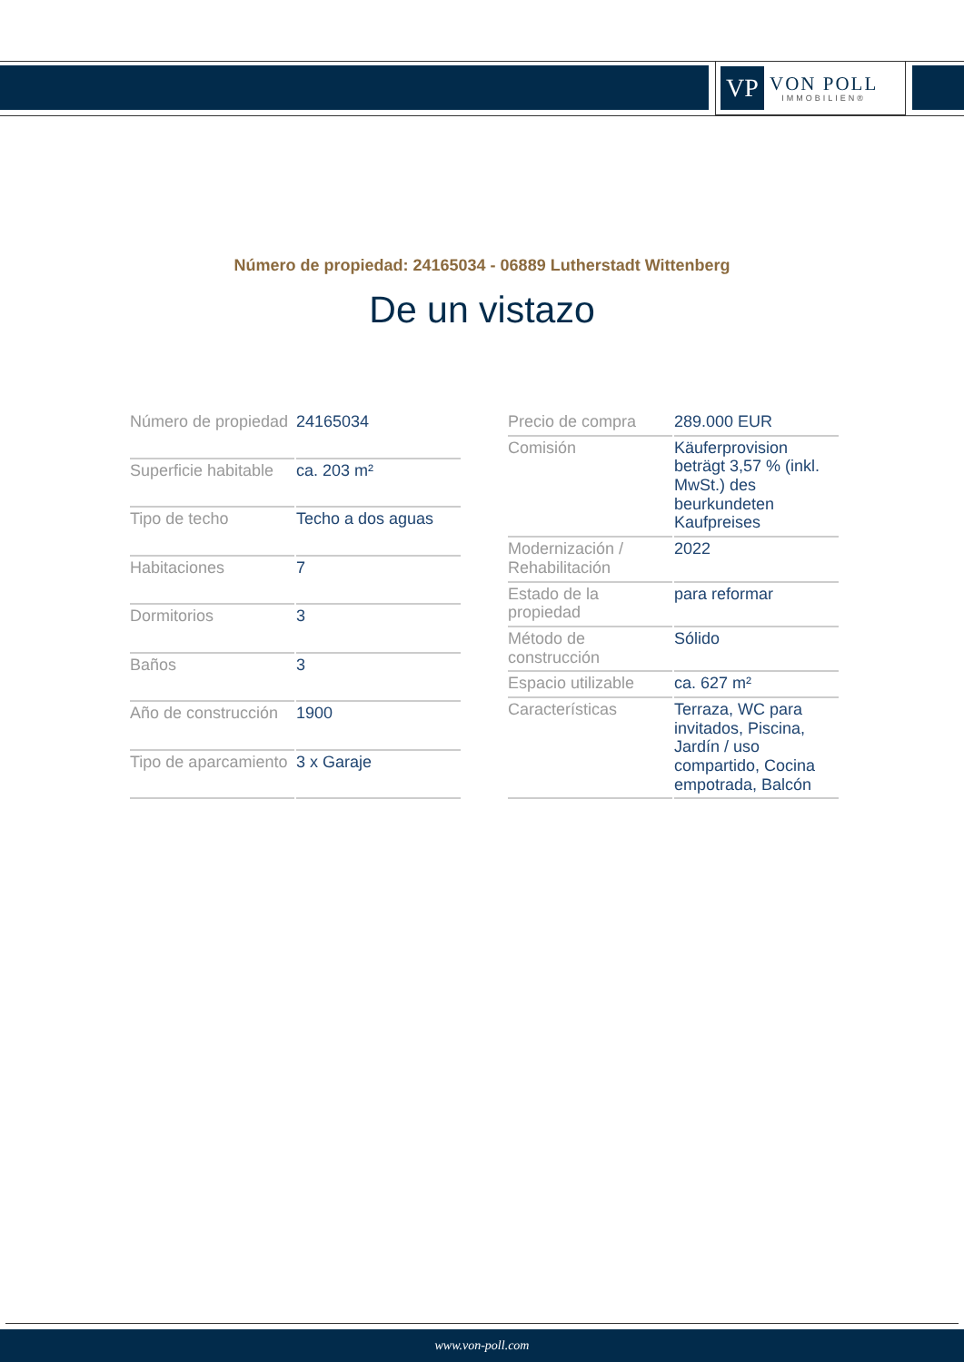VP
VON POLL
IMMOBILIEN®
Número de propiedad: 24165034 - 06889 Lutherstadt Wittenberg
De un vistazo
| Número de propiedad | 24165034 |
| Superficie habitable | ca. 203 m² |
| Tipo de techo | Techo a dos aguas |
| Habitaciones | 7 |
| Dormitorios | 3 |
| Baños | 3 |
| Año de construcción | 1900 |
| Tipo de aparcamiento | 3 x Garaje |
| Precio de compra | 289.000 EUR |
| Comisión | Käuferprovision beträgt 3,57 % (inkl. MwSt.) des beurkundeten Kaufpreises |
| Modernización / Rehabilitación | 2022 |
| Estado de la propiedad | para reformar |
| Método de construcción | Sólido |
| Espacio utilizable | ca. 627 m² |
| Características | Terraza, WC para invitados, Piscina, Jardín / uso compartido, Cocina empotrada, Balcón |
www.von-poll.com